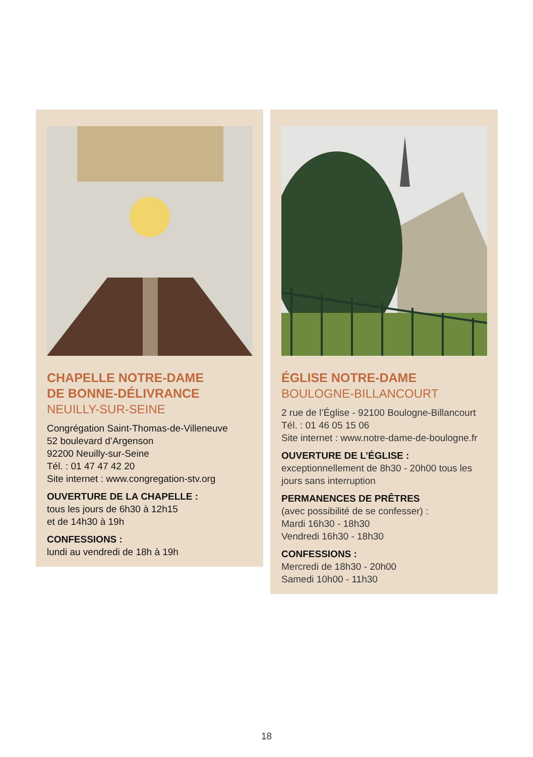CHAPELLE NOTRE-DAME
DE BONNE-DÉLIVRANCE
NEUILLY-SUR-SEINE
Congrégation Saint-Thomas-de-Villeneuve
52 boulevard d’Argenson
92200 Neuilly-sur-Seine
Tél. : 01 47 47 42 20
Site internet : www.congregation-stv.org
OUVERTURE DE LA CHAPELLE :
tous les jours de 6h30 à 12h15
et de 14h30 à 19h
CONFESSIONS :
lundi au vendredi de 18h à 19h
ÉGLISE NOTRE-DAME
BOULOGNE-BILLANCOURT
2 rue de l’Église - 92100 Boulogne-Billancourt
Tél. : 01 46 05 15 06
Site internet : www.notre-dame-de-boulogne.fr
OUVERTURE DE L’ÉGLISE :
exceptionnellement de 8h30 - 20h00 tous les jours sans interruption
PERMANENCES DE PRÊTRES
(avec possibilité de se confesser) :
Mardi 16h30 - 18h30
Vendredi 16h30 - 18h30
CONFESSIONS :
Mercredi de 18h30 - 20h00
Samedi 10h00 - 11h30
18